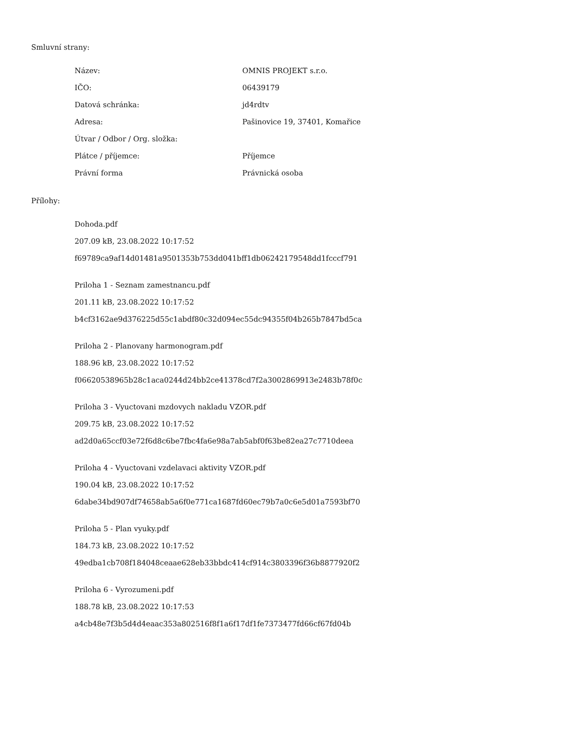Smluvní strany:
| Název: | OMNIS PROJEKT s.r.o. |
| IČO: | 06439179 |
| Datová schránka: | jd4rdtv |
| Adresa: | Pašinovice 19, 37401, Komařice |
| Útvar / Odbor / Org. složka: | |
| Plátce / příjemce: | Příjemce |
| Právní forma | Právnická osoba |
Přílohy:
Dohoda.pdf
207.09 kB, 23.08.2022 10:17:52
f69789ca9af14d01481a9501353b753dd041bff1db06242179548dd1fcccf791
Priloha 1 - Seznam zamestnancu.pdf
201.11 kB, 23.08.2022 10:17:52
b4cf3162ae9d376225d55c1abdf80c32d094ec55dc94355f04b265b7847bd5ca
Priloha 2 - Planovany harmonogram.pdf
188.96 kB, 23.08.2022 10:17:52
f06620538965b28c1aca0244d24bb2ce41378cd7f2a3002869913e2483b78f0c
Priloha 3 - Vyuctovani mzdovych nakladu VZOR.pdf
209.75 kB, 23.08.2022 10:17:52
ad2d0a65ccf03e72f6d8c6be7fbc4fa6e98a7ab5abf0f63be82ea27c7710deea
Priloha 4 - Vyuctovani vzdelavaci aktivity VZOR.pdf
190.04 kB, 23.08.2022 10:17:52
6dabe34bd907df74658ab5a6f0e771ca1687fd60ec79b7a0c6e5d01a7593bf70
Priloha 5 - Plan vyuky.pdf
184.73 kB, 23.08.2022 10:17:52
49edba1cb708f184048ceaae628eb33bbdc414cf914c3803396f36b8877920f2
Priloha 6 - Vyrozumeni.pdf
188.78 kB, 23.08.2022 10:17:53
a4cb48e7f3b5d4d4eaac353a802516f8f1a6f17df1fe7373477fd66cf67fd04b